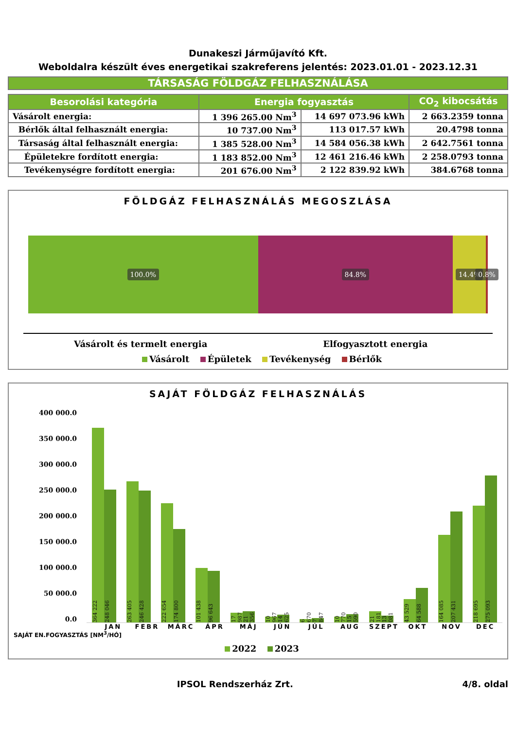Dunakeszi Járműjavító Kft.
Weboldalra készült éves energetikai szakreferens jelentés: 2023.01.01 - 2023.12.31
TÁRSASÁG FÖLDGÁZ FELHASZNÁLÁSA
| Besorolási kategória | Energia fogyasztás | | CO<sub>2</sub> kibocsátás |
| --- | --- | --- | --- |
| Vásárolt energia: | 1 396 265.00 Nm<sup>3</sup> | 14 697 073.96 kWh | 2 663.2359 tonna |
| Bérlők által felhasznált energia: | 10 737.00 Nm<sup>3</sup> | 113 017.57 kWh | 20.4798 tonna |
| Társaság által felhasznált energia: | 1 385 528.00 Nm<sup>3</sup> | 14 584 056.38 kWh | 2 642.7561 tonna |
| Épületekre fordított energia: | 1 183 852.00 Nm<sup>3</sup> | 12 461 216.46 kWh | 2 258.0793 tonna |
| Tevékenységre fordított energia: | 201 676.00 Nm<sup>3</sup> | 2 122 839.92 kWh | 384.6768 tonna |
FÖLDGÁZ FELHASZNÁLÁS MEGOSZLÁSA
100.0% 84.8% 14.4% 0.8%
Vásárolt és termelt energia Elfogyasztott energia
Vásárolt Épületek Tevékenység Bérlők
SAJÁT FÖLDGÁZ FELHASZNÁLÁS
400 000.0
350 000.0
300 000.0
250 000.0
200 000.0
150 000.0
100 000.0
50 000.0
0.0
364 222
248 046
263 405
246 428
222 654
174 800
101 438
96 643
17 987
21 356
10 967
14 625
6 670
7 847
10 770
15 590
21 181
13 081
43 529
64 588
164 085
207 431
218 695
275 093
JAN FEBR MÁRC ÁPR MÁJ JÚN JÚL AUG SZEPT OKT NOV DEC
SAJÁT EN.FOGYASZTÁS [NM<sup>3</sup>/HÓ]
2022 2023
IPSOL Rendszerház Zrt. 4/8. oldal